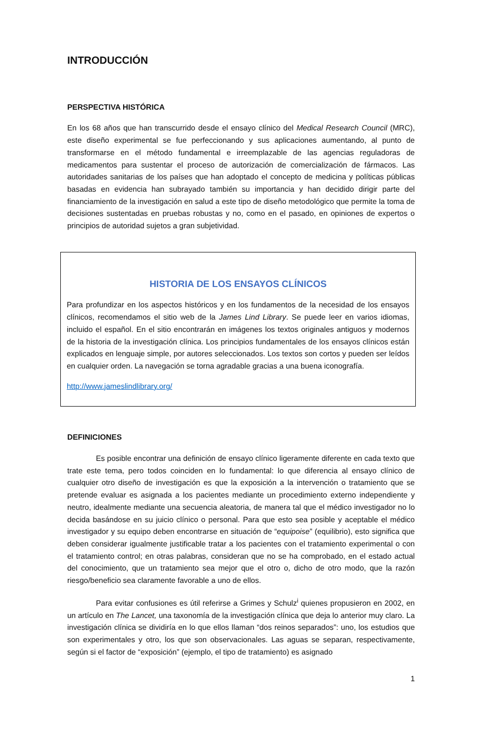INTRODUCCIÓN
PERSPECTIVA HISTÓRICA
En los 68 años que han transcurrido desde el ensayo clínico del Medical Research Council (MRC), este diseño experimental se fue perfeccionando y sus aplicaciones aumentando, al punto de transformarse en el método fundamental e irreemplazable de las agencias reguladoras de medicamentos para sustentar el proceso de autorización de comercialización de fármacos. Las autoridades sanitarias de los países que han adoptado el concepto de medicina y políticas públicas basadas en evidencia han subrayado también su importancia y han decidido dirigir parte del financiamiento de la investigación en salud a este tipo de diseño metodológico que permite la toma de decisiones sustentadas en pruebas robustas y no, como en el pasado, en opiniones de expertos o principios de autoridad sujetos a gran subjetividad.
HISTORIA DE LOS ENSAYOS CLÍNICOS
Para profundizar en los aspectos históricos y en los fundamentos de la necesidad de los ensayos clínicos, recomendamos el sitio web de la James Lind Library. Se puede leer en varios idiomas, incluido el español. En el sitio encontrarán en imágenes los textos originales antiguos y modernos de la historia de la investigación clínica. Los principios fundamentales de los ensayos clínicos están explicados en lenguaje simple, por autores seleccionados. Los textos son cortos y pueden ser leídos en cualquier orden. La navegación se torna agradable gracias a una buena iconografía.
http://www.jameslindlibrary.org/
DEFINICIONES
Es posible encontrar una definición de ensayo clínico ligeramente diferente en cada texto que trate este tema, pero todos coinciden en lo fundamental: lo que diferencia al ensayo clínico de cualquier otro diseño de investigación es que la exposición a la intervención o tratamiento que se pretende evaluar es asignada a los pacientes mediante un procedimiento externo independiente y neutro, idealmente mediante una secuencia aleatoria, de manera tal que el médico investigador no lo decida basándose en su juicio clínico o personal. Para que esto sea posible y aceptable el médico investigador y su equipo deben encontrarse en situación de “equipoise” (equilibrio), esto significa que deben considerar igualmente justificable tratar a los pacientes con el tratamiento experimental o con el tratamiento control; en otras palabras, consideran que no se ha comprobado, en el estado actual del conocimiento, que un tratamiento sea mejor que el otro o, dicho de otro modo, que la razón riesgo/beneficio sea claramente favorable a uno de ellos.
Para evitar confusiones es útil referirse a Grimes y Schulz<sup>i</sup> quienes propusieron en 2002, en un artículo en The Lancet, una taxonomía de la investigación clínica que deja lo anterior muy claro. La investigación clínica se dividiría en lo que ellos llaman “dos reinos separados”: uno, los estudios que son experimentales y otro, los que son observacionales. Las aguas se separan, respectivamente, según si el factor de “exposición” (ejemplo, el tipo de tratamiento) es asignado
1